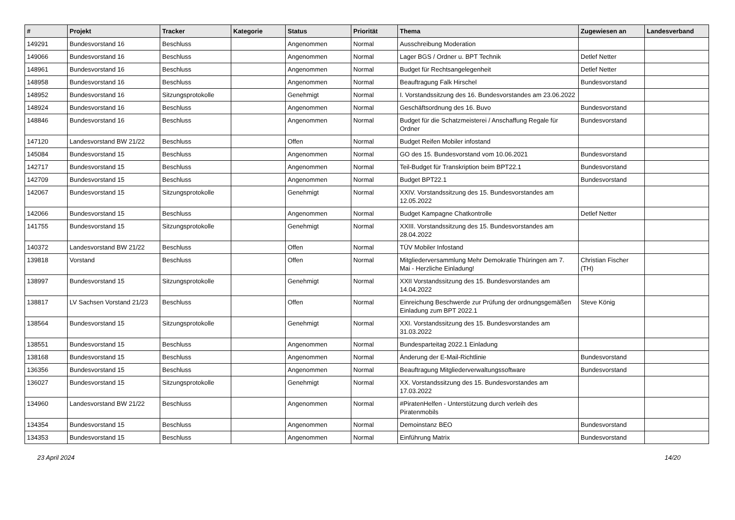| # | Projekt | Tracker | Kategorie | Status | Priorität | Thema | Zugewiesen an | Landesverband |
| --- | --- | --- | --- | --- | --- | --- | --- | --- |
| 149291 | Bundesvorstand 16 | Beschluss | | Angenommen | Normal | Ausschreibung Moderation | | |
| 149066 | Bundesvorstand 16 | Beschluss | | Angenommen | Normal | Lager BGS / Ordner u. BPT Technik | Detlef Netter | |
| 148961 | Bundesvorstand 16 | Beschluss | | Angenommen | Normal | Budget für Rechtsangelegenheit | Detlef Netter | |
| 148958 | Bundesvorstand 16 | Beschluss | | Angenommen | Normal | Beauftragung Falk Hirschel | Bundesvorstand | |
| 148952 | Bundesvorstand 16 | Sitzungsprotokolle | | Genehmigt | Normal | I. Vorstandssitzung des 16. Bundesvorstandes am 23.06.2022 | | |
| 148924 | Bundesvorstand 16 | Beschluss | | Angenommen | Normal | Geschäftsordnung des 16. Buvo | Bundesvorstand | |
| 148846 | Bundesvorstand 16 | Beschluss | | Angenommen | Normal | Budget für die Schatzmeisterei / Anschaffung Regale für Ordner | Bundesvorstand | |
| 147120 | Landesvorstand BW 21/22 | Beschluss | | Offen | Normal | Budget Reifen Mobiler infostand | | |
| 145084 | Bundesvorstand 15 | Beschluss | | Angenommen | Normal | GO des 15. Bundesvorstand vom 10.06.2021 | Bundesvorstand | |
| 142717 | Bundesvorstand 15 | Beschluss | | Angenommen | Normal | Teil-Budget für Transkription beim BPT22.1 | Bundesvorstand | |
| 142709 | Bundesvorstand 15 | Beschluss | | Angenommen | Normal | Budget BPT22.1 | Bundesvorstand | |
| 142067 | Bundesvorstand 15 | Sitzungsprotokolle | | Genehmigt | Normal | XXIV. Vorstandssitzung des 15. Bundesvorstandes am 12.05.2022 | | |
| 142066 | Bundesvorstand 15 | Beschluss | | Angenommen | Normal | Budget Kampagne Chatkontrolle | Detlef Netter | |
| 141755 | Bundesvorstand 15 | Sitzungsprotokolle | | Genehmigt | Normal | XXIII. Vorstandssitzung des 15. Bundesvorstandes am 28.04.2022 | | |
| 140372 | Landesvorstand BW 21/22 | Beschluss | | Offen | Normal | TÜV Mobiler Infostand | | |
| 139818 | Vorstand | Beschluss | | Offen | Normal | Mitgliederversammlung Mehr Demokratie Thüringen am 7. Mai - Herzliche Einladung! | Christian Fischer (TH) | |
| 138997 | Bundesvorstand 15 | Sitzungsprotokolle | | Genehmigt | Normal | XXII Vorstandssitzung des 15. Bundesvorstandes am 14.04.2022 | | |
| 138817 | LV Sachsen Vorstand 21/23 | Beschluss | | Offen | Normal | Einreichung Beschwerde zur Prüfung der ordnungsgemäßen Einladung zum BPT 2022.1 | Steve König | |
| 138564 | Bundesvorstand 15 | Sitzungsprotokolle | | Genehmigt | Normal | XXI. Vorstandssitzung des 15. Bundesvorstandes am 31.03.2022 | | |
| 138551 | Bundesvorstand 15 | Beschluss | | Angenommen | Normal | Bundesparteitag 2022.1 Einladung | | |
| 138168 | Bundesvorstand 15 | Beschluss | | Angenommen | Normal | Änderung der E-Mail-Richtlinie | Bundesvorstand | |
| 136356 | Bundesvorstand 15 | Beschluss | | Angenommen | Normal | Beauftragung Mitgliederverwaltungssoftware | Bundesvorstand | |
| 136027 | Bundesvorstand 15 | Sitzungsprotokolle | | Genehmigt | Normal | XX. Vorstandssitzung des 15. Bundesvorstandes am 17.03.2022 | | |
| 134960 | Landesvorstand BW 21/22 | Beschluss | | Angenommen | Normal | #PiratenHelfen - Unterstützung durch verleih des Piratenmobils | | |
| 134354 | Bundesvorstand 15 | Beschluss | | Angenommen | Normal | Demoinstanz BEO | Bundesvorstand | |
| 134353 | Bundesvorstand 15 | Beschluss | | Angenommen | Normal | Einführung Matrix | Bundesvorstand | |
23 April 2024 14/20